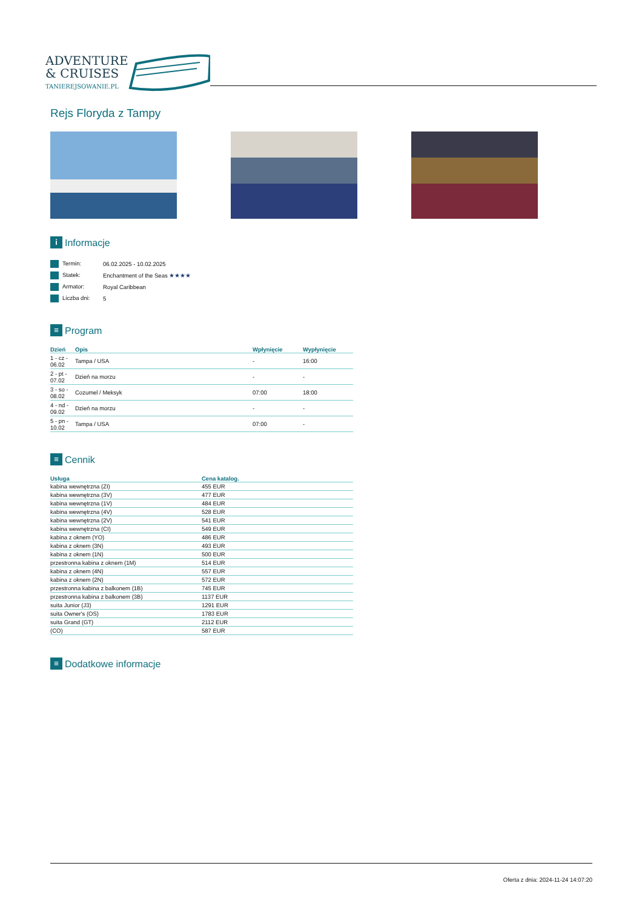ADVENTURE
& CRUISES
TANIEREJSOWANIE.PL
Rejs Floryda z Tampy
i Informacje
| Termin: | 06.02.2025 - 10.02.2025 |
| Statek: | Enchantment of the Seas ★★★★ |
| Armator: | Royal Caribbean |
| Liczba dni: | 5 |
≡ Program
| Dzień | Opis | Wpłynięcie | Wypłynięcie |
| --- | --- | --- | --- |
| 1 - cz - 06.02 | Tampa / USA | - | 16:00 |
| 2 - pt - 07.02 | Dzień na morzu | - | - |
| 3 - so - 08.02 | Cozumel / Meksyk | 07:00 | 18:00 |
| 4 - nd - 09.02 | Dzień na morzu | - | - |
| 5 - pn - 10.02 | Tampa / USA | 07:00 | - |
≡ Cennik
| Usługa | Cena katalog. |
| --- | --- |
| kabina wewnętrzna (ZI) | 455 EUR |
| kabina wewnętrzna (3V) | 477 EUR |
| kabina wewnętrzna (1V) | 484 EUR |
| kabina wewnętrzna (4V) | 528 EUR |
| kabina wewnętrzna (2V) | 541 EUR |
| kabina wewnętrzna (CI) | 549 EUR |
| kabina z oknem (YO) | 486 EUR |
| kabina z oknem (3N) | 493 EUR |
| kabina z oknem (1N) | 500 EUR |
| przestronna kabina z oknem (1M) | 514 EUR |
| kabina z oknem (4N) | 557 EUR |
| kabina z oknem (2N) | 572 EUR |
| przestronna kabina z balkonem (1B) | 745 EUR |
| przestronna kabina z balkonem (3B) | 1137 EUR |
| suita Junior (J3) | 1291 EUR |
| suita Owner's (OS) | 1783 EUR |
| suita Grand (GT) | 2112 EUR |
| (CO) | 587 EUR |
≡ Dodatkowe informacje
Oferta z dnia: 2024-11-24 14:07:20